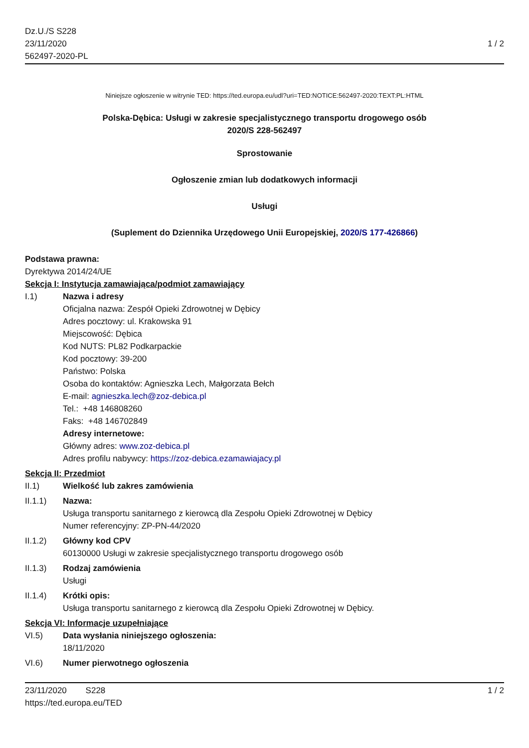Dz.U./S S228
23/11/2020
562497-2020-PL
1 / 2
Niniejsze ogłoszenie w witrynie TED: https://ted.europa.eu/udl?uri=TED:NOTICE:562497-2020:TEXT:PL:HTML
Polska-Dębica: Usługi w zakresie specjalistycznego transportu drogowego osób
2020/S 228-562497
Sprostowanie
Ogłoszenie zmian lub dodatkowych informacji
Usługi
(Suplement do Dziennika Urzędowego Unii Europejskiej, 2020/S 177-426866)
Podstawa prawna:
Dyrektywa 2014/24/UE
Sekcja I: Instytucja zamawiająca/podmiot zamawiający
I.1) Nazwa i adresy
Oficjalna nazwa: Zespół Opieki Zdrowotnej w Dębicy
Adres pocztowy: ul. Krakowska 91
Miejscowość: Dębica
Kod NUTS: PL82 Podkarpackie
Kod pocztowy: 39-200
Państwo: Polska
Osoba do kontaktów: Agnieszka Lech, Małgorzata Bełch
E-mail: agnieszka.lech@zoz-debica.pl
Tel.: +48 146808260
Faks: +48 146702849
Adresy internetowe:
Główny adres: www.zoz-debica.pl
Adres profilu nabywcy: https://zoz-debica.ezamawiajacy.pl
Sekcja II: Przedmiot
II.1) Wielkość lub zakres zamówienia
II.1.1) Nazwa:
Usługa transportu sanitarnego z kierowcą dla Zespołu Opieki Zdrowotnej w Dębicy
Numer referencyjny: ZP-PN-44/2020
II.1.2) Główny kod CPV
60130000 Usługi w zakresie specjalistycznego transportu drogowego osób
II.1.3) Rodzaj zamówienia
Usługi
II.1.4) Krótki opis:
Usługa transportu sanitarnego z kierowcą dla Zespołu Opieki Zdrowotnej w Dębicy.
Sekcja VI: Informacje uzupełniające
VI.5) Data wysłania niniejszego ogłoszenia:
18/11/2020
VI.6) Numer pierwotnego ogłoszenia
23/11/2020 S228
https://ted.europa.eu/TED
1 / 2